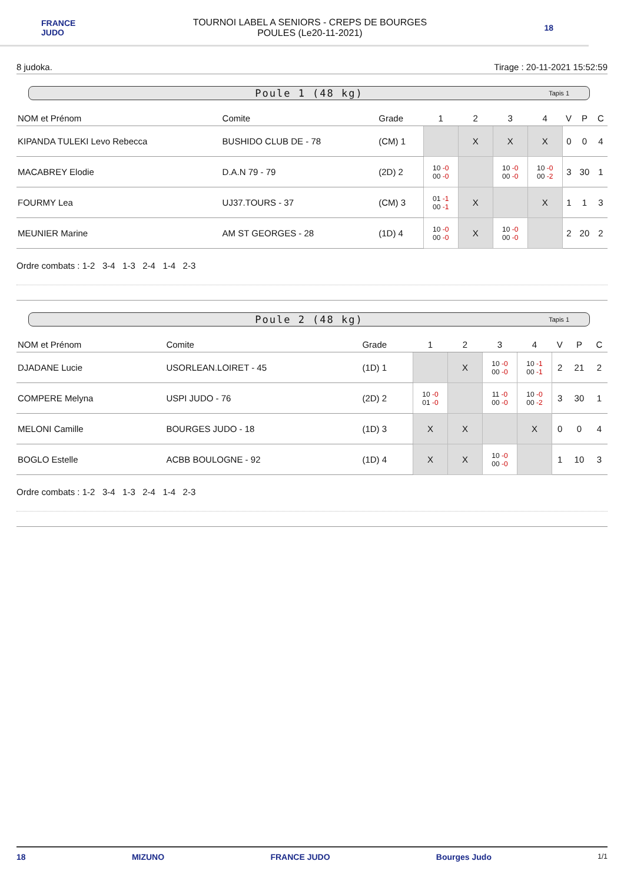FRANCE
JUDO
TOURNOI LABEL A SENIORS - CREPS DE BOURGES
POULES (Le20-11-2021)
18
8 judoka. Tirage : 20-11-2021 15:52:59
Poule 1 (48 kg) Tapis 1
| NOM et Prénom | Comite | Grade | 1 | 2 | 3 | 4 | V | P | C |
| --- | --- | --- | --- | --- | --- | --- | --- | --- | --- |
| KIPANDA TULEKI Levo Rebecca | BUSHIDO CLUB DE - 78 | (CM) 1 | | X | X | X | 0 | 0 | 4 |
| MACABREY Elodie | D.A.N 79 - 79 | (2D) 2 | 10 -0 00 -0 | | 10 -0 00 -0 | 10 -0 00 -2 | 3 | 30 | 1 |
| FOURMY Lea | UJ37.TOURS - 37 | (CM) 3 | 01 -1 00 -1 | X | | X | 1 | 1 | 3 |
| MEUNIER Marine | AM ST GEORGES - 28 | (1D) 4 | 10 -0 00 -0 | X | 10 -0 00 -0 | | 2 | 20 | 2 |
Ordre combats : 1-2 3-4 1-3 2-4 1-4 2-3
Poule 2 (48 kg) Tapis 1
| NOM et Prénom | Comite | Grade | 1 | 2 | 3 | 4 | V | P | C |
| --- | --- | --- | --- | --- | --- | --- | --- | --- | --- |
| DJADANE Lucie | USORLEAN.LOIRET - 45 | (1D) 1 | | X | 10 -0 00 -0 | 10 -1 00 -1 | 2 | 21 | 2 |
| COMPERE Melyna | USPI JUDO - 76 | (2D) 2 | 10 -0 01 -0 | | 11 -0 00 -0 | 10 -0 00 -2 | 3 | 30 | 1 |
| MELONI Camille | BOURGES JUDO - 18 | (1D) 3 | X | X | | X | 0 | 0 | 4 |
| BOGLO Estelle | ACBB BOULOGNE - 92 | (1D) 4 | X | X | 10 -0 00 -0 | | 1 | 10 | 3 |
Ordre combats : 1-2 3-4 1-3 2-4 1-4 2-3
18 MIZUNO FRANCE JUDO Bourges Judo 1/1